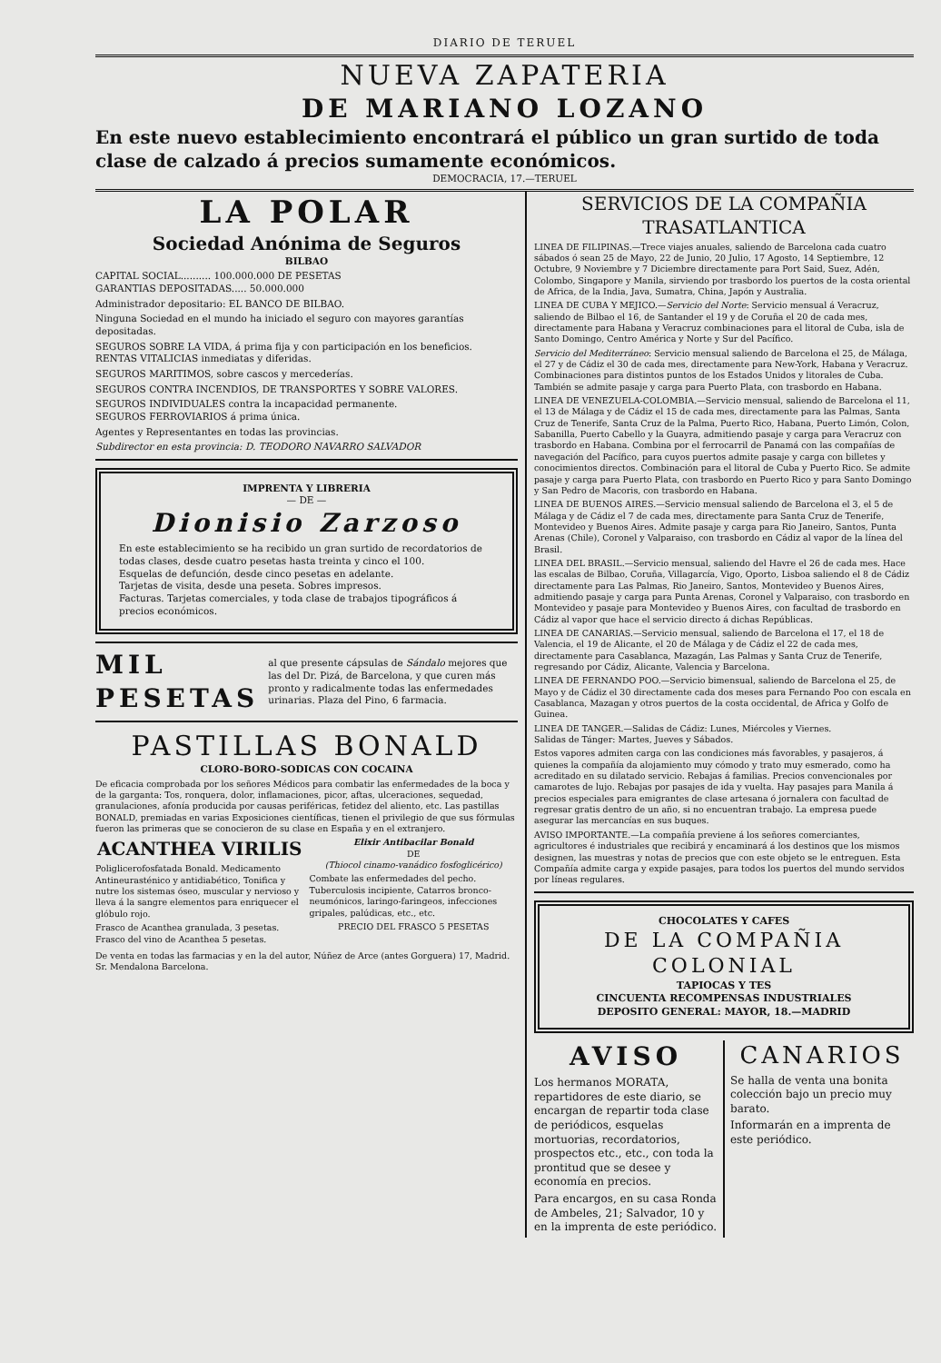DIARIO DE TERUEL
NUEVA ZAPATERIA
DE MARIANO LOZANO
En este nuevo establecimiento encontrará el público un gran surtido de toda clase de calzado á precios sumamente económicos.
DEMOCRACIA, 17.—TERUEL
LA POLAR
Sociedad Anónima de Seguros
BILBAO
CAPITAL SOCIAL.......... 100.000.000 DE PESETAS
GARANTIAS DEPOSITADAS..... 50.000.000
Administrador depositario: EL BANCO DE BILBAO.
Ninguna Sociedad en el mundo ha iniciado el seguro con mayores garantías depositadas.
SEGUROS SOBRE LA VIDA, á prima fija y con participación en los beneficios.
RENTAS VITALICIAS inmediatas y diferidas.
SEGUROS MARITIMOS, sobre cascos y mercederías.
SEGUROS CONTRA INCENDIOS, DE TRANSPORTES Y SOBRE VALORES.
SEGUROS INDIVIDUALES contra la incapacidad permanente.
SEGUROS FERROVIARIOS á prima única.
Agentes y Representantes en todas las provincias.
Subdirector en esta provincia: D. TEODORO NAVARRO SALVADOR
IMPRENTA Y LIBRERIA
— DE —
Dionisio Zarzoso
En este establecimiento se ha recibido un gran surtido de recordatorios de todas clases, desde cuatro pesetas hasta treinta y cinco el 100.
Esquelas de defunción, desde cinco pesetas en adelante.
Tarjetas de visita, desde una peseta. Sobres impresos.
Facturas. Tarjetas comerciales, y toda clase de trabajos tipográficos á precios económicos.
MIL PESETAS
al que presente cápsulas de Sándalo mejores que las del Dr. Pizá, de Barcelona, y que curen más pronto y radicalmente todas las enfermedades urinarias. Plaza del Pino, 6 farmacia.
PASTILLAS BONALD
CLORO-BORO-SODICAS CON COCAINA
De eficacia comprobada por los señores Médicos para combatir las enfermedades de la boca y de la garganta: Tos, ronquera, dolor, inflamaciones, picor, aftas, ulceraciones, sequedad, granulaciones, afonía producida por causas periféricas, fetidez del aliento, etc. Las pastillas BONALD, premiadas en varias Exposiciones científicas, tienen el privilegio de que sus fórmulas fueron las primeras que se conocieron de su clase en España y en el extranjero.
ACANTHEA VIRILIS
Poliglicerofosfatada Bonald. Medicamento Antineurasténico y antidiabético, Tonifica y nutre los sistemas óseo, muscular y nervioso y lleva á la sangre elementos para enriquecer el glóbulo rojo.
Frasco de Acanthea granulada, 3 pesetas. Frasco del vino de Acanthea 5 pesetas.
Elixir Antibacilar Bonald
DE
(Thiocol cinamo-vanádico fosfoglicérico)
Combate las enfermedades del pecho. Tuberculosis incipiente, Catarros bronco-neumónicos, laringo-faringeos, infecciones gripales, palúdicas, etc., etc.
PRECIO DEL FRASCO 5 PESETAS
De venta en todas las farmacias y en la del autor, Núñez de Arce (antes Gorguera) 17, Madrid. Sr. Mendalona Barcelona.
SERVICIOS DE LA COMPAÑIA TRASATLANTICA
LINEA DE FILIPINAS.—Trece viajes anuales, saliendo de Barcelona cada cuatro sábados ó sean 25 de Mayo, 22 de Junio, 20 Julio, 17 Agosto, 14 Septiembre, 12 Octubre, 9 Noviembre y 7 Diciembre directamente para Port Said, Suez, Adén, Colombo, Singapore y Manila, sirviendo por trasbordo los puertos de la costa oriental de Africa, de la India, Java, Sumatra, China, Japón y Australia.
LINEA DE CUBA Y MEJICO.—Servicio del Norte: Servicio mensual á Veracruz, saliendo de Bilbao el 16, de Santander el 19 y de Coruña el 20 de cada mes, directamente para Habana y Veracruz combinaciones para el litoral de Cuba, isla de Santo Domingo, Centro América y Norte y Sur del Pacífico.
Servicio del Mediterráneo: Servicio mensual saliendo de Barcelona el 25, de Málaga, el 27 y de Cádiz el 30 de cada mes, directamente para New-York, Habana y Veracruz. Combinaciones para distintos puntos de los Estados Unidos y litorales de Cuba. También se admite pasaje y carga para Puerto Plata, con trasbordo en Habana.
LINEA DE VENEZUELA-COLOMBIA.—Servicio mensual, saliendo de Barcelona el 11, el 13 de Málaga y de Cádiz el 15 de cada mes, directamente para las Palmas, Santa Cruz de Tenerife, Santa Cruz de la Palma, Puerto Rico, Habana, Puerto Limón, Colon, Sabanilla, Puerto Cabello y la Guayra, admitiendo pasaje y carga para Veracruz con trasbordo en Habana. Combina por el ferrocarril de Panamá con las compañías de navegación del Pacífico, para cuyos puertos admite pasaje y carga con billetes y conocimientos directos. Combinación para el litoral de Cuba y Puerto Rico. Se admite pasaje y carga para Puerto Plata, con trasbordo en Puerto Rico y para Santo Domingo y San Pedro de Macoris, con trasbordo en Habana.
LINEA DE BUENOS AIRES.—Servicio mensual saliendo de Barcelona el 3, el 5 de Málaga y de Cádiz el 7 de cada mes, directamente para Santa Cruz de Tenerife, Montevideo y Buenos Aires. Admite pasaje y carga para Rio Janeiro, Santos, Punta Arenas (Chile), Coronel y Valparaiso, con trasbordo en Cádiz al vapor de la línea del Brasil.
LINEA DEL BRASIL.—Servicio mensual, saliendo del Havre el 26 de cada mes. Hace las escalas de Bilbao, Coruña, Villagarcía, Vigo, Oporto, Lisboa saliendo el 8 de Cádiz directamente para Las Palmas, Rio Janeiro, Santos, Montevideo y Buenos Aires, admitiendo pasaje y carga para Punta Arenas, Coronel y Valparaiso, con trasbordo en Montevideo y pasaje para Montevideo y Buenos Aires, con facultad de trasbordo en Cádiz al vapor que hace el servicio directo á dichas Repúblicas.
LINEA DE CANARIAS.—Servicio mensual, saliendo de Barcelona el 17, el 18 de Valencia, el 19 de Alicante, el 20 de Málaga y de Cádiz el 22 de cada mes, directamente para Casablanca, Mazagán, Las Palmas y Santa Cruz de Tenerife, regresando por Cádiz, Alicante, Valencia y Barcelona.
LINEA DE FERNANDO POO.—Servicio bimensual, saliendo de Barcelona el 25, de Mayo y de Cádiz el 30 directamente cada dos meses para Fernando Poo con escala en Casablanca, Mazagan y otros puertos de la costa occidental, de Africa y Golfo de Guinea.
LINEA DE TANGER.—Salidas de Cádiz: Lunes, Miércoles y Viernes.
Salidas de Tánger: Martes, Jueves y Sábados.
Estos vapores admiten carga con las condiciones más favorables, y pasajeros, á quienes la compañía da alojamiento muy cómodo y trato muy esmerado, como ha acreditado en su dilatado servicio. Rebajas á familias. Precios convencionales por camarotes de lujo. Rebajas por pasajes de ida y vuelta. Hay pasajes para Manila á precios especiales para emigrantes de clase artesana ó jornalera con facultad de regresar gratis dentro de un año, si no encuentran trabajo. La empresa puede asegurar las mercancías en sus buques.
AVISO IMPORTANTE.—La compañía previene á los señores comerciantes, agricultores é industriales que recibirá y encaminará á los destinos que los mismos designen, las muestras y notas de precios que con este objeto se le entreguen. Esta Compañía admite carga y expide pasajes, para todos los puertos del mundo servidos por líneas regulares.
CHOCOLATES Y CAFES
DE LA COMPAÑIA COLONIAL
TAPIOCAS Y TES
CINCUENTA RECOMPENSAS INDUSTRIALES
DEPOSITO GENERAL: MAYOR, 18.—MADRID
AVISO
Los hermanos MORATA, repartidores de este diario, se encargan de repartir toda clase de periódicos, esquelas mortuorias, recordatorios, prospectos etc., etc., con toda la prontitud que se desee y economía en precios.
Para encargos, en su casa Ronda de Ambeles, 21; Salvador, 10 y en la imprenta de este periódico.
CANARIOS
Se halla de venta una bonita colección bajo un precio muy barato.
Informarán en a imprenta de este periódico.